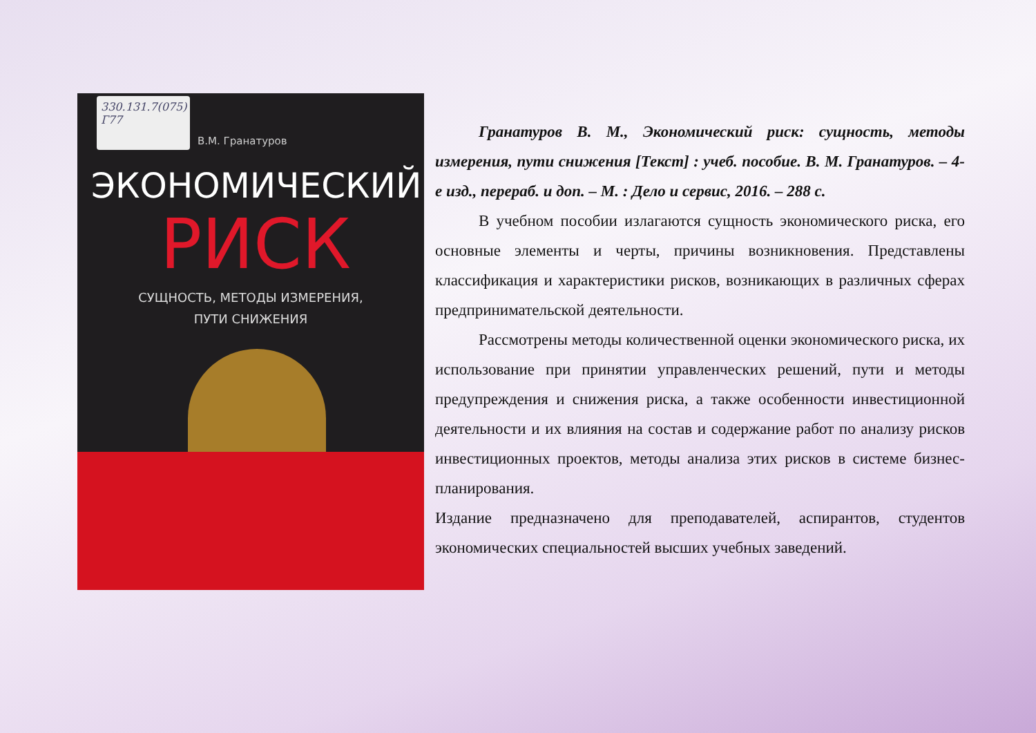330.131.7(075)
Г77
В.М. Гранатуров
ЭКОНОМИЧЕСКИЙ
РИСК
СУЩНОСТЬ, МЕТОДЫ ИЗМЕРЕНИЯ,
ПУТИ СНИЖЕНИЯ
Гранатуров В. М., Экономический риск: сущность, методы измерения, пути снижения [Текст] : учеб. пособие. В. М. Гранатуров. – 4-е изд., перераб. и доп. – М. : Дело и сервис, 2016. – 288 с.
В учебном пособии излагаются сущность экономического риска, его основные элементы и черты, причины возникновения. Представлены классификация и характеристики рисков, возникающих в различных сферах предпринимательской деятельности.
Рассмотрены методы количественной оценки экономического риска, их использование при принятии управленческих решений, пути и методы предупреждения и снижения риска, а также особенности инвестиционной деятельности и их влияния на состав и содержание работ по анализу рисков инвестиционных проектов, методы анализа этих рисков в системе бизнес-планирования.
Издание предназначено для преподавателей, аспирантов, студентов экономических специальностей высших учебных заведений.